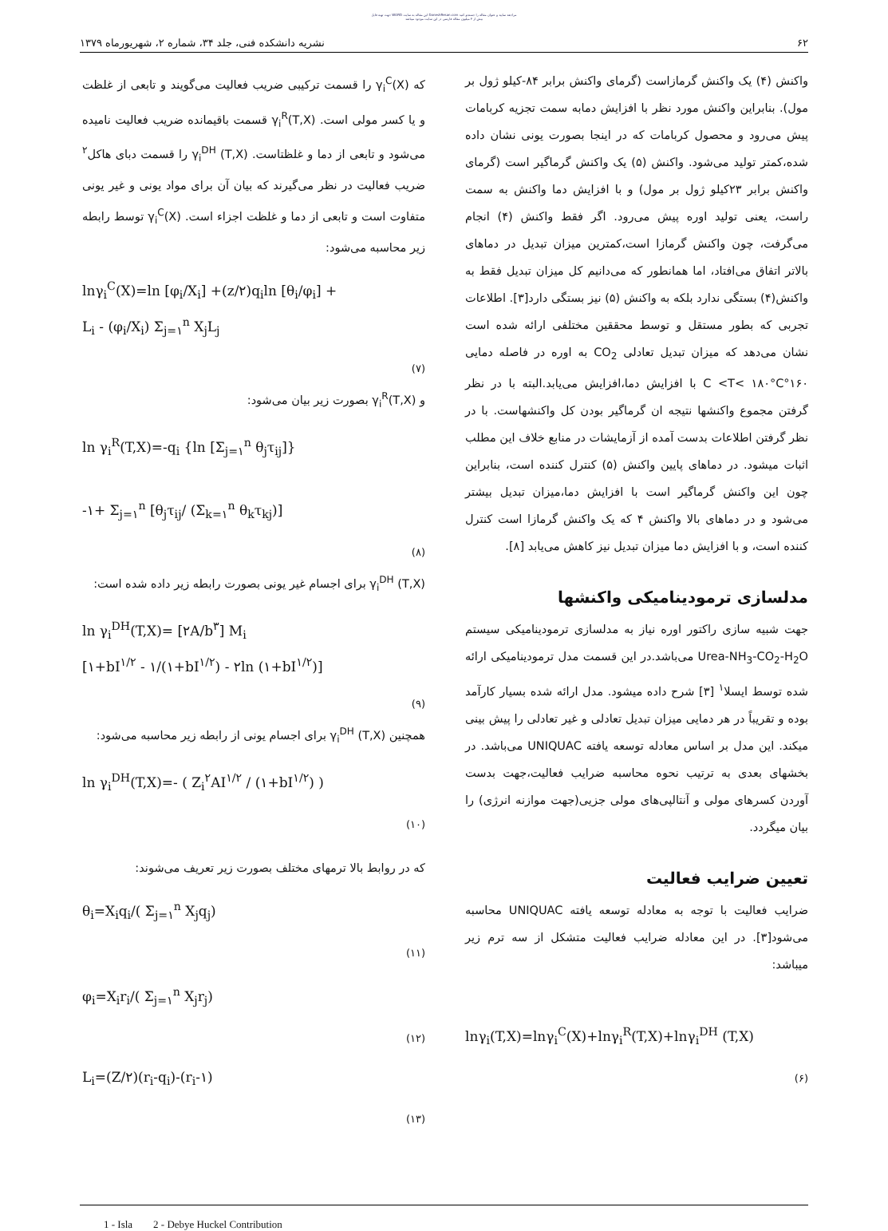جهت تهیه فایل WORD این مقاله به سایت DaneshResan.com مراجعه نمایید و عنوان مقاله را جستجو کنید
بیش از ۳ میلیون مقاله فارسی در این سایت موجود میباشد
۶۲ نشریه دانشکده فنی، جلد ۳۴، شماره ۲، شهریورماه ۱۳۷۹
واکنش (۴) یک واکنش گرمازاست (گرمای واکنش برابر ۸۴-کیلو ژول بر مول). بنابراین واکنش مورد نظر با افزایش دمابه سمت تجزیه کربامات پیش می‌رود و محصول کربامات که در اینجا بصورت یونی نشان داده شده،کمتر تولید می‌شود. واکنش (۵) یک واکنش گرماگیر است (گرمای واکنش برابر ۲۳کیلو ژول بر مول) و با افزایش دما واکنش به سمت راست، یعنی تولید اوره پیش می‌رود. اگر فقط واکنش (۴) انجام می‌گرفت، چون واکنش گرمازا است،کمترین میزان تبدیل در دماهای بالاتر اتفاق می‌افتاد، اما همانطور که می‌دانیم کل میزان تبدیل فقط به واکنش(۴) بستگی ندارد بلکه به واکنش (۵) نیز بستگی دارد[۳]. اطلاعات تجربی که بطور مستقل و توسط محققین مختلفی ارائه شده است نشان می‌دهد که میزان تبدیل تعادلی CO<sub>2</sub> به اوره در فاصله دمایی ۱۶۰°C <T< ۱۸۰°C با افزایش دما،افزایش می‌یابد.البته با در نظر گرفتن مجموع واکنشها نتیجه ان گرماگیر بودن کل واکنشهاست. با در نظر گرفتن اطلاعات بدست آمده از آزمایشات در منابع خلاف این مطلب اثبات میشود. در دماهای پایین واکنش (۵) کنترل کننده است، بنابراین چون این واکنش گرماگیر است با افزایش دما،میزان تبدیل بیشتر می‌شود و در دماهای بالا واکنش ۴ که یک واکنش گرمازا است کنترل کننده است، و با افزایش دما میزان تبدیل نیز کاهش می‌یابد [۸].
مدلسازی ترمودینامیکی واکنشها
جهت شبیه سازی راکتور اوره نیاز به مدلسازی ترمودینامیکی سیستم Urea-NH<sub>3</sub>-CO<sub>2</sub>-H<sub>2</sub>O می‌باشد.در این قسمت مدل ترمودینامیکی ارائه شده توسط ایسلا<sup>۱</sup> [۳] شرح داده میشود. مدل ارائه شده بسیار کارآمد بوده و تقریباً در هر دمایی میزان تبدیل تعادلی و غیر تعادلی را پیش بینی میکند. این مدل بر اساس معادله توسعه یافته UNIQUAC می‌باشد. در بخشهای بعدی به ترتیب نحوه محاسبه ضرایب فعالیت،جهت بدست آوردن کسرهای مولی و آنتالپی‌های مولی جزیی(جهت موازنه انرژی) را بیان میگردد.
تعیین ضرایب فعالیت
ضرایب فعالیت با توجه به معادله توسعه یافته UNIQUAC محاسبه می‌شود[۳]. در این معادله ضرایب فعالیت متشکل از سه ترم زیر میباشد:
lnγ<sub>i</sub>(T,X)=lnγ<sub>i</sub><sup>C</sup>(X)+lnγ<sub>i</sub><sup>R</sup>(T,X)+lnγ<sub>i</sub><sup>DH</sup> (T,X)
(۶)
که γ<sub>i</sub><sup>C</sup>(X) را قسمت ترکیبی ضریب فعالیت می‌گویند و تابعی از غلظت و یا کسر مولی است. γ<sub>i</sub><sup>R</sup>(T,X) قسمت باقیمانده ضریب فعالیت نامیده می‌شود و تابعی از دما و غلظتاست. γ<sub>i</sub><sup>DH</sup> (T,X) را قسمت دبای هاکل<sup>۲</sup> ضریب فعالیت در نظر می‌گیرند که بیان آن برای مواد یونی و غیر یونی متفاوت است و تابعی از دما و غلظت اجزاء است. γ<sub>i</sub><sup>C</sup>(X) توسط رابطه زیر محاسبه می‌شود:
lnγ<sub>i</sub><sup>C</sup>(X)=ln [φ<sub>i</sub>/X<sub>i</sub>] +(z/۲)q<sub>i</sub>ln [θ<sub>i</sub>/φ<sub>i</sub>] +
L<sub>i</sub> - (φ<sub>i</sub>/X<sub>i</sub>) Σ<sub>j=۱</sub><sup>n</sup> X<sub>j</sub>L<sub>j</sub>
(۷)
و γ<sub>i</sub><sup>R</sup>(T,X) بصورت زیر بیان می‌شود:
ln γ<sub>i</sub><sup>R</sup>(T,X)=-q<sub>i</sub> {ln [Σ<sub>j=۱</sub><sup>n</sup> θ<sub>j</sub>τ<sub>ij</sub>]}
-۱+ Σ<sub>j=۱</sub><sup>n</sup> [θ<sub>j</sub>τ<sub>ij</sub>/ (Σ<sub>k=۱</sub><sup>n</sup> θ<sub>k</sub>τ<sub>kj</sub>)]
(۸)
γ<sub>i</sub><sup>DH</sup> (T,X) برای اجسام غیر یونی بصورت رابطه زیر داده شده است:
ln γ<sub>i</sub><sup>DH</sup>(T,X)= [۲A/b<sup>۳</sup>] M<sub>i</sub>
[۱+bI<sup>۱/۲</sup> - ۱/(۱+bI<sup>۱/۲</sup>) - ۲ln (۱+bI<sup>۱/۲</sup>)]
(۹)
همچنین γ<sub>i</sub><sup>DH</sup> (T,X) برای اجسام یونی از رابطه زیر محاسبه می‌شود:
ln γ<sub>i</sub><sup>DH</sup>(T,X)=- ( Z<sub>i</sub><sup>۲</sup>AI<sup>۱/۲</sup> / (۱+bI<sup>۱/۲</sup>) )
(۱۰)
که در روابط بالا ترمهای مختلف بصورت زیر تعریف می‌شوند:
θ<sub>i</sub>=X<sub>i</sub>q<sub>i</sub>/( Σ<sub>j=۱</sub><sup>n</sup> X<sub>j</sub>q<sub>j</sub>)
(۱۱)
φ<sub>i</sub>=X<sub>i</sub>r<sub>i</sub>/( Σ<sub>j=۱</sub><sup>n</sup> X<sub>j</sub>r<sub>j</sub>)
(۱۲)
L<sub>i</sub>=(Z/۲)(r<sub>i</sub>-q<sub>i</sub>)-(r<sub>i</sub>-۱)
(۱۳)
1 - Isla 2 - Debye Huckel Contribution